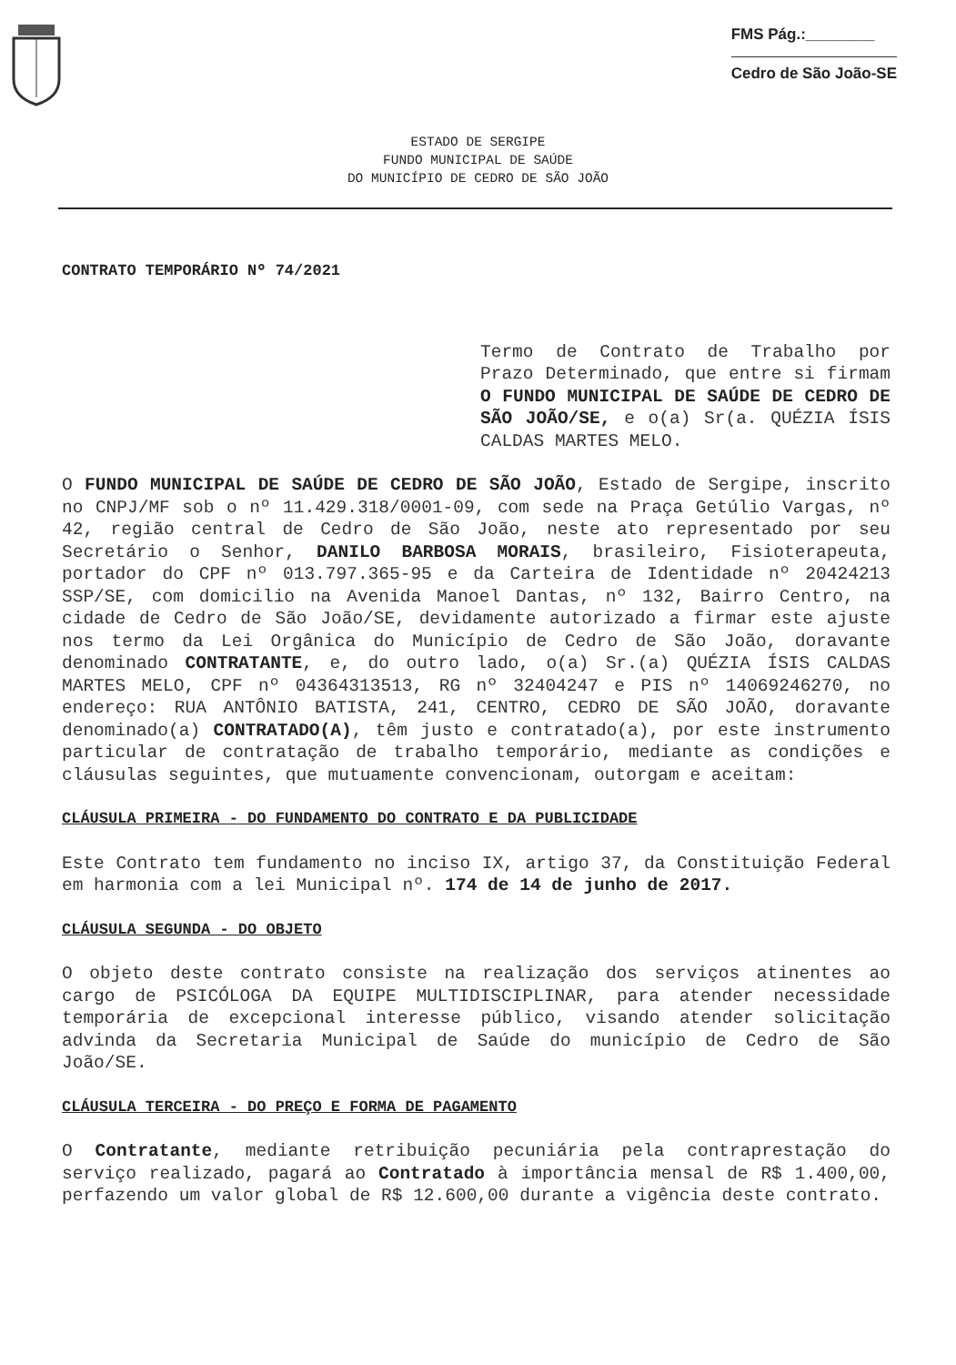FMS Pág.:________
Cedro de São João-SE
ESTADO DE SERGIPE
FUNDO MUNICIPAL DE SAÚDE
DO MUNICÍPIO DE CEDRO DE SÃO JOÃO
CONTRATO TEMPORÁRIO Nº 74/2021
Termo de Contrato de Trabalho por Prazo Determinado, que entre si firmam O FUNDO MUNICIPAL DE SAÚDE DE CEDRO DE SÃO JOÃO/SE, e o(a) Sr(a. QUÉZIA ÍSIS CALDAS MARTES MELO.
O FUNDO MUNICIPAL DE SAÚDE DE CEDRO DE SÃO JOÃO, Estado de Sergipe, inscrito no CNPJ/MF sob o nº 11.429.318/0001-09, com sede na Praça Getúlio Vargas, nº 42, região central de Cedro de São João, neste ato representado por seu Secretário o Senhor, DANILO BARBOSA MORAIS, brasileiro, Fisioterapeuta, portador do CPF nº 013.797.365-95 e da Carteira de Identidade nº 20424213 SSP/SE, com domicilio na Avenida Manoel Dantas, nº 132, Bairro Centro, na cidade de Cedro de São João/SE, devidamente autorizado a firmar este ajuste nos termo da Lei Orgânica do Município de Cedro de São João, doravante denominado CONTRATANTE, e, do outro lado, o(a) Sr.(a) QUÉZIA ÍSIS CALDAS MARTES MELO, CPF nº 04364313513, RG nº 32404247 e PIS nº 14069246270, no endereço: RUA ANTÔNIO BATISTA, 241, CENTRO, CEDRO DE SÃO JOÃO, doravante denominado(a) CONTRATADO(A), têm justo e contratado(a), por este instrumento particular de contratação de trabalho temporário, mediante as condições e cláusulas seguintes, que mutuamente convencionam, outorgam e aceitam:
CLÁUSULA PRIMEIRA - DO FUNDAMENTO DO CONTRATO E DA PUBLICIDADE
Este Contrato tem fundamento no inciso IX, artigo 37, da Constituição Federal em harmonia com a lei Municipal nº. 174 de 14 de junho de 2017.
CLÁUSULA SEGUNDA - DO OBJETO
O objeto deste contrato consiste na realização dos serviços atinentes ao cargo de PSICÓLOGA DA EQUIPE MULTIDISCIPLINAR, para atender necessidade temporária de excepcional interesse público, visando atender solicitação advinda da Secretaria Municipal de Saúde do município de Cedro de São João/SE.
CLÁUSULA TERCEIRA - DO PREÇO E FORMA DE PAGAMENTO
O Contratante, mediante retribuição pecuniária pela contraprestação do serviço realizado, pagará ao Contratado à importância mensal de R$ 1.400,00, perfazendo um valor global de R$ 12.600,00 durante a vigência deste contrato.